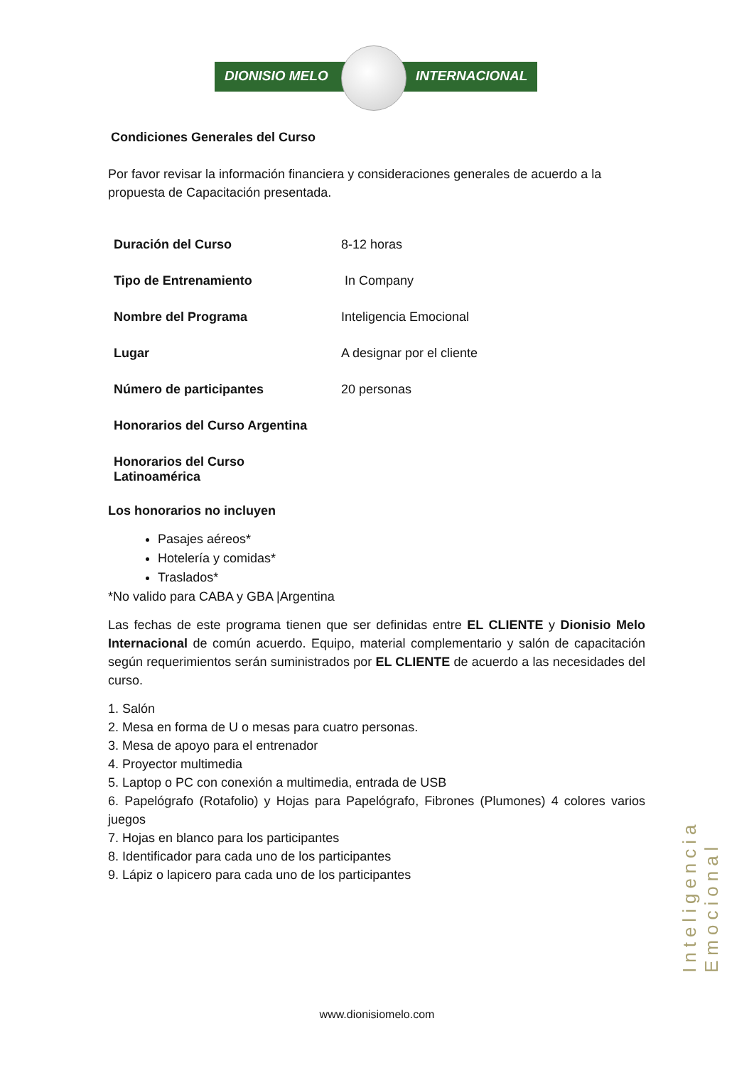DIONISIO MELO INTERNACIONAL
Condiciones Generales del Curso
Por favor revisar la información financiera y consideraciones generales de acuerdo a la propuesta de Capacitación presentada.
| Duración del Curso | 8-12 horas |
| Tipo de Entrenamiento | In Company |
| Nombre del Programa | Inteligencia Emocional |
| Lugar | A designar por el cliente |
| Número de participantes | 20 personas |
| Honorarios del Curso Argentina | |
| Honorarios del Curso Latinoamérica | |
Los honorarios no incluyen
Pasajes aéreos*
Hotelería y comidas*
Traslados*
*No valido para CABA y GBA |Argentina
Las fechas de este programa tienen que ser definidas entre EL CLIENTE y Dionisio Melo Internacional de común acuerdo. Equipo, material complementario y salón de capacitación según requerimientos serán suministrados por EL CLIENTE de acuerdo a las necesidades del curso.
1. Salón
2. Mesa en forma de U o mesas para cuatro personas.
3. Mesa de apoyo para el entrenador
4. Proyector multimedia
5. Laptop o PC con conexión a multimedia, entrada de USB
6. Papelógrafo (Rotafolio) y Hojas para Papelógrafo, Fibrones (Plumones) 4 colores varios juegos
7. Hojas en blanco para los participantes
8. Identificador para cada uno de los participantes
9. Lápiz o lapicero para cada uno de los participantes
Inteligencia Emocional
www.dionisiomelo.com